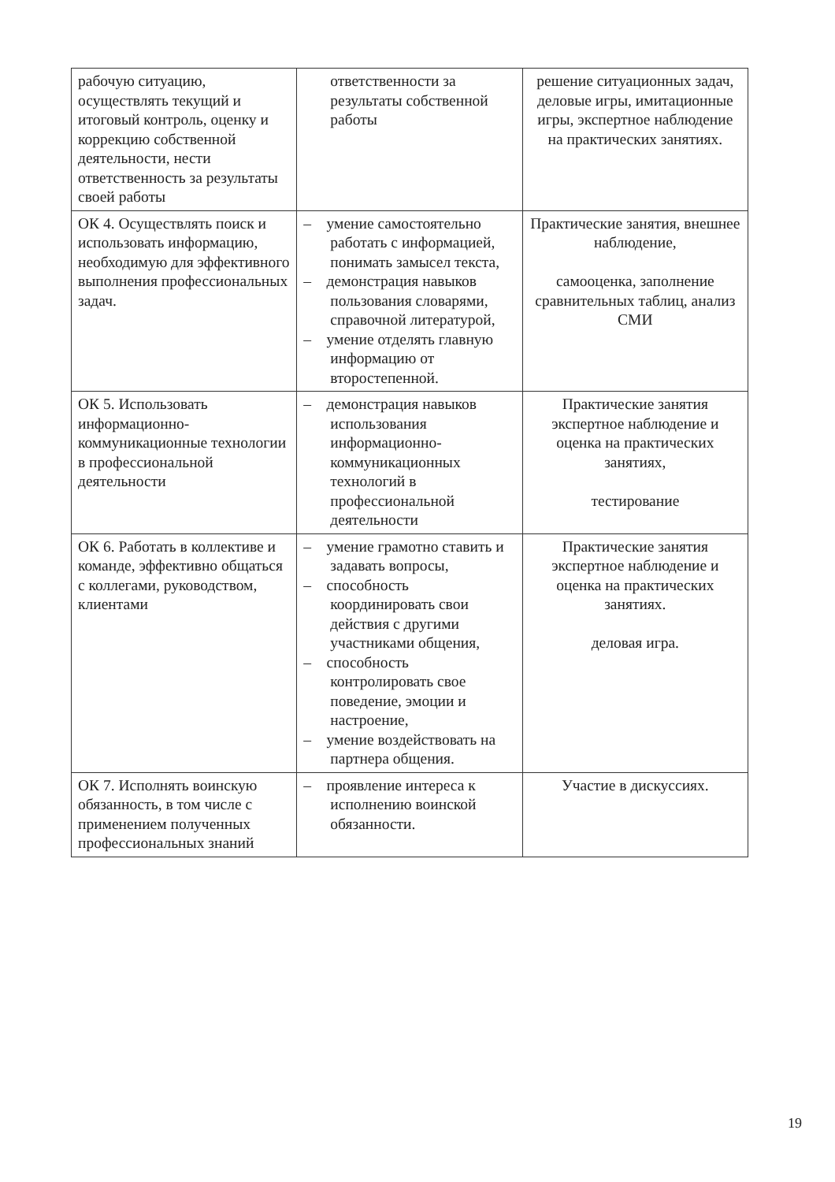| рабочую ситуацию, осуществлять текущий и итоговый контроль, оценку и коррекцию собственной деятельности, нести ответственность за результаты своей работы | ответственности за результаты собственной работы | решение ситуационных задач, деловые игры, имитационные игры, экспертное наблюдение на практических занятиях. |
| ОК 4. Осуществлять поиск и использовать информацию, необходимую для эффективного выполнения профессиональных задач. | – умение самостоятельно работать с информацией, понимать замысел текста, – демонстрация навыков пользования словарями, справочной литературой, – умение отделять главную информацию от второстепенной. | Практические занятия, внешнее наблюдение, самооценка, заполнение сравнительных таблиц, анализ СМИ |
| ОК 5. Использовать информационно-коммуникационные технологии в профессиональной деятельности | – демонстрация навыков использования информационно-коммуникационных технологий в профессиональной деятельности | Практические занятия экспертное наблюдение и оценка на практических занятиях, тестирование |
| ОК 6. Работать в коллективе и команде, эффективно общаться с коллегами, руководством, клиентами | – умение грамотно ставить и задавать вопросы, – способность координировать свои действия с другими участниками общения, – способность контролировать свое поведение, эмоции и настроение, – умение воздействовать на партнера общения. | Практические занятия экспертное наблюдение и оценка на практических занятиях. деловая игра. |
| ОК 7. Исполнять воинскую обязанность, в том числе с применением полученных профессиональных знаний | – проявление интереса к исполнению воинской обязанности. | Участие в дискуссиях. |
19